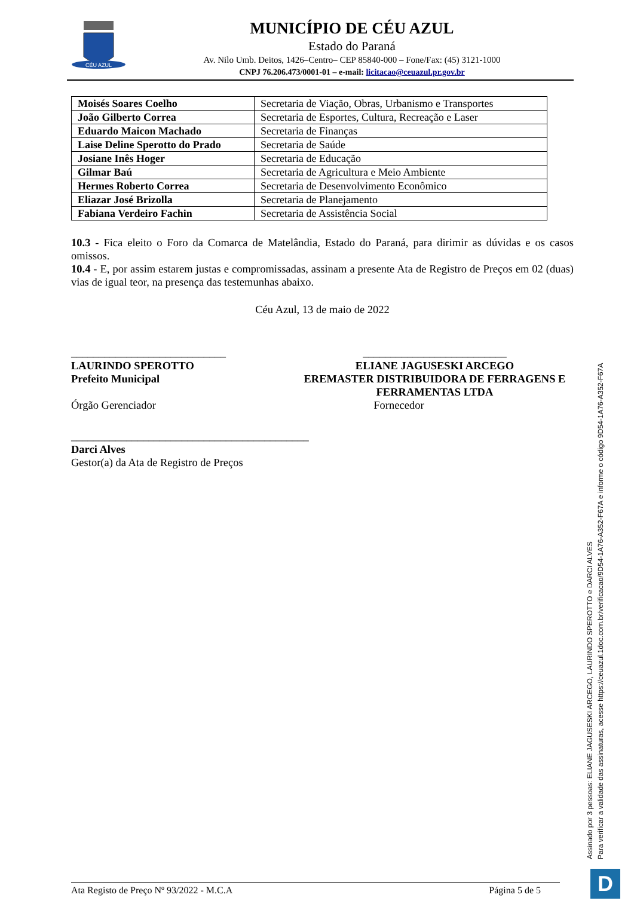CÉU AZUL
MUNICÍPIO DE CÉU AZUL
Estado do Paraná
Av. Nilo Umb. Deitos, 1426–Centro– CEP 85840-000 – Fone/Fax: (45) 3121-1000
CNPJ 76.206.473/0001-01 – e-mail: licitacao@ceuazul.pr.gov.br
| Moisés Soares Coelho | Secretaria de Viação, Obras, Urbanismo e Transportes |
| João Gilberto Correa | Secretaria de Esportes, Cultura, Recreação e Laser |
| Eduardo Maicon Machado | Secretaria de Finanças |
| Laise Deline Sperotto do Prado | Secretaria de Saúde |
| Josiane Inês Hoger | Secretaria de Educação |
| Gilmar Baú | Secretaria de Agricultura e Meio Ambiente |
| Hermes Roberto Correa | Secretaria de Desenvolvimento Econômico |
| Eliazar José Brizolla | Secretaria de Planejamento |
| Fabiana Verdeiro Fachin | Secretaria de Assistência Social |
10.3 - Fica eleito o Foro da Comarca de Matelândia, Estado do Paraná, para dirimir as dúvidas e os casos omissos.
10.4 - E, por assim estarem justas e compromissadas, assinam a presente Ata de Registro de Preços em 02 (duas) vias de igual teor, na presença das testemunhas abaixo.
Céu Azul, 13 de maio de 2022
____________________________
LAURINDO SPEROTTO
Prefeito Municipal
Órgão Gerenciador
__________________________
ELIANE JAGUSESKI ARCEGO
EREMASTER DISTRIBUIDORA DE FERRAGENS E FERRAMENTAS LTDA
Fornecedor
___________________________________________
Darci Alves
Gestor(a) da Ata de Registro de Preços
Assinado por 3 pessoas: ELIANE JAGUSESKI ARCEGO, LAURINDO SPEROTTO e DARCI ALVES
Para verificar a validade das assinaturas, acesse https://ceuazul.1doc.com.br/verificacao/9D54-1A76-A352-F67A e informe o código 9D54-1A76-A352-F67A
Ata Registo de Preço Nº 93/2022 - M.C.A Página 5 de 5 D